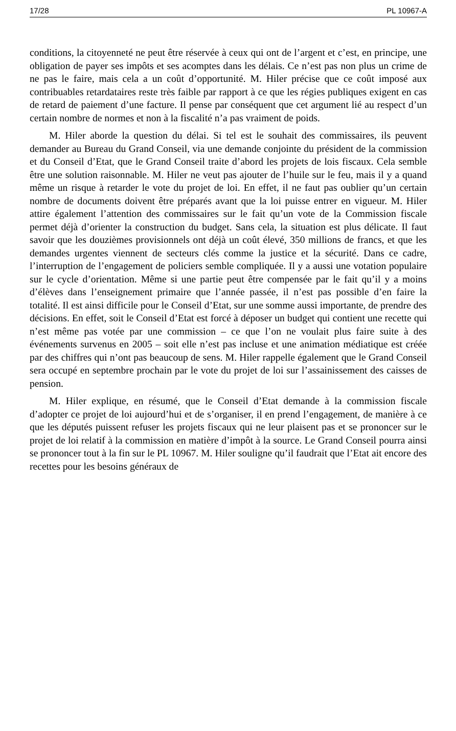17/28 PL 10967-A
conditions, la citoyenneté ne peut être réservée à ceux qui ont de l’argent et c’est, en principe, une obligation de payer ses impôts et ses acomptes dans les délais. Ce n’est pas non plus un crime de ne pas le faire, mais cela a un coût d’opportunité. M. Hiler précise que ce coût imposé aux contribuables retardataires reste très faible par rapport à ce que les régies publiques exigent en cas de retard de paiement d’une facture. Il pense par conséquent que cet argument lié au respect d’un certain nombre de normes et non à la fiscalité n’a pas vraiment de poids.
M. Hiler aborde la question du délai. Si tel est le souhait des commissaires, ils peuvent demander au Bureau du Grand Conseil, via une demande conjointe du président de la commission et du Conseil d’Etat, que le Grand Conseil traite d’abord les projets de lois fiscaux. Cela semble être une solution raisonnable. M. Hiler ne veut pas ajouter de l’huile sur le feu, mais il y a quand même un risque à retarder le vote du projet de loi. En effet, il ne faut pas oublier qu’un certain nombre de documents doivent être préparés avant que la loi puisse entrer en vigueur. M. Hiler attire également l’attention des commissaires sur le fait qu’un vote de la Commission fiscale permet déjà d’orienter la construction du budget. Sans cela, la situation est plus délicate. Il faut savoir que les douzièmes provisionnels ont déjà un coût élevé, 350 millions de francs, et que les demandes urgentes viennent de secteurs clés comme la justice et la sécurité. Dans ce cadre, l’interruption de l’engagement de policiers semble compliquée. Il y a aussi une votation populaire sur le cycle d’orientation. Même si une partie peut être compensée par le fait qu’il y a moins d’élèves dans l’enseignement primaire que l’année passée, il n’est pas possible d’en faire la totalité. Il est ainsi difficile pour le Conseil d’Etat, sur une somme aussi importante, de prendre des décisions. En effet, soit le Conseil d’Etat est forcé à déposer un budget qui contient une recette qui n’est même pas votée par une commission – ce que l’on ne voulait plus faire suite à des événements survenus en 2005 – soit elle n’est pas incluse et une animation médiatique est créée par des chiffres qui n’ont pas beaucoup de sens. M. Hiler rappelle également que le Grand Conseil sera occupé en septembre prochain par le vote du projet de loi sur l’assainissement des caisses de pension.
M. Hiler explique, en résumé, que le Conseil d’Etat demande à la commission fiscale d’adopter ce projet de loi aujourd’hui et de s’organiser, il en prend l’engagement, de manière à ce que les députés puissent refuser les projets fiscaux qui ne leur plaisent pas et se prononcer sur le projet de loi relatif à la commission en matière d’impôt à la source. Le Grand Conseil pourra ainsi se prononcer tout à la fin sur le PL 10967. M. Hiler souligne qu’il faudrait que l’Etat ait encore des recettes pour les besoins généraux de